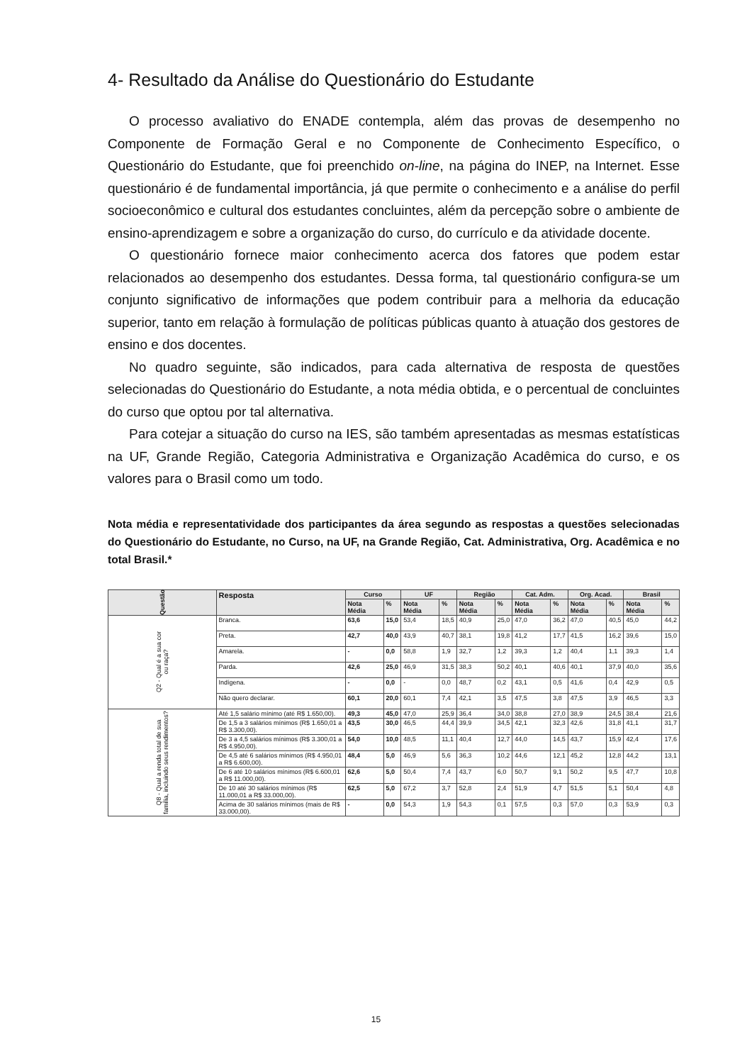4- Resultado da Análise do Questionário do Estudante
O processo avaliativo do ENADE contempla, além das provas de desempenho no Componente de Formação Geral e no Componente de Conhecimento Específico, o Questionário do Estudante, que foi preenchido on-line, na página do INEP, na Internet. Esse questionário é de fundamental importância, já que permite o conhecimento e a análise do perfil socioeconômico e cultural dos estudantes concluintes, além da percepção sobre o ambiente de ensino-aprendizagem e sobre a organização do curso, do currículo e da atividade docente.
O questionário fornece maior conhecimento acerca dos fatores que podem estar relacionados ao desempenho dos estudantes. Dessa forma, tal questionário configura-se um conjunto significativo de informações que podem contribuir para a melhoria da educação superior, tanto em relação à formulação de políticas públicas quanto à atuação dos gestores de ensino e dos docentes.
No quadro seguinte, são indicados, para cada alternativa de resposta de questões selecionadas do Questionário do Estudante, a nota média obtida, e o percentual de concluintes do curso que optou por tal alternativa.
Para cotejar a situação do curso na IES, são também apresentadas as mesmas estatísticas na UF, Grande Região, Categoria Administrativa e Organização Acadêmica do curso, e os valores para o Brasil como um todo.
Nota média e representatividade dos participantes da área segundo as respostas a questões selecionadas do Questionário do Estudante, no Curso, na UF, na Grande Região, Cat. Administrativa, Org. Acadêmica e no total Brasil.*
| Questão | Resposta | Curso | | UF | | Região | | Cat. Adm. | | Org. Acad. | | Brasil | |
| --- | --- | --- | --- | --- | --- | --- | --- | --- | --- | --- | --- | --- | --- |
| | | Nota Média | % | Nota Média | % | Nota Média | % | Nota Média | % | Nota Média | % | Nota Média | % |
| Q2 - Qual é a sua cor ou raça? | Branca. | 63,6 | 15,0 | 53,4 | 18,5 | 40,9 | 25,0 | 47,0 | 36,2 | 47,0 | 40,5 | 45,0 | 44,2 |
| | Preta. | 42,7 | 40,0 | 43,9 | 40,7 | 38,1 | 19,8 | 41,2 | 17,7 | 41,5 | 16,2 | 39,6 | 15,0 |
| | Amarela. | - | 0,0 | 58,8 | 1,9 | 32,7 | 1,2 | 39,3 | 1,2 | 40,4 | 1,1 | 39,3 | 1,4 |
| | Parda. | 42,6 | 25,0 | 46,9 | 31,5 | 38,3 | 50,2 | 40,1 | 40,6 | 40,1 | 37,9 | 40,0 | 35,6 |
| | Indígena. | - | 0,0 | - | 0,0 | 48,7 | 0,2 | 43,1 | 0,5 | 41,6 | 0,4 | 42,9 | 0,5 |
| | Não quero declarar. | 60,1 | 20,0 | 60,1 | 7,4 | 42,1 | 3,5 | 47,5 | 3,8 | 47,5 | 3,9 | 46,5 | 3,3 |
| Q8 - Qual a renda total de sua família, incluindo seus rendimentos? | Até 1,5 salário mínimo (até R$ 1.650,00). | 49,3 | 45,0 | 47,0 | 25,9 | 36,4 | 34,0 | 38,8 | 27,0 | 38,9 | 24,5 | 38,4 | 21,6 |
| | De 1,5 a 3 salários mínimos (R$ 1.650,01 a R$ 3.300,00). | 43,5 | 30,0 | 46,5 | 44,4 | 39,9 | 34,5 | 42,1 | 32,3 | 42,6 | 31,8 | 41,1 | 31,7 |
| | De 3 a 4,5 salários mínimos (R$ 3.300,01 a R$ 4.950,00). | 54,0 | 10,0 | 48,5 | 11,1 | 40,4 | 12,7 | 44,0 | 14,5 | 43,7 | 15,9 | 42,4 | 17,6 |
| | De 4,5 até 6 salários mínimos (R$ 4.950,01 a R$ 6.600,00). | 48,4 | 5,0 | 46,9 | 5,6 | 36,3 | 10,2 | 44,6 | 12,1 | 45,2 | 12,8 | 44,2 | 13,1 |
| | De 6 até 10 salários mínimos (R$ 6.600,01 a R$ 11.000,00). | 62,6 | 5,0 | 50,4 | 7,4 | 43,7 | 6,0 | 50,7 | 9,1 | 50,2 | 9,5 | 47,7 | 10,8 |
| | De 10 até 30 salários mínimos (R$ 11.000,01 a R$ 33.000,00). | 62,5 | 5,0 | 67,2 | 3,7 | 52,8 | 2,4 | 51,9 | 4,7 | 51,5 | 5,1 | 50,4 | 4,8 |
| | Acima de 30 salários mínimos (mais de R$ 33.000,00). | - | 0,0 | 54,3 | 1,9 | 54,3 | 0,1 | 57,5 | 0,3 | 57,0 | 0,3 | 53,9 | 0,3 |
15